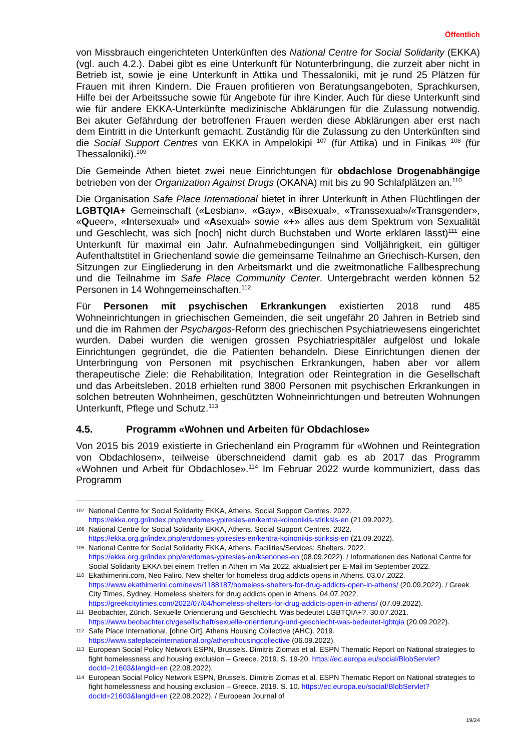Öffentlich
von Missbrauch eingerichteten Unterkünften des National Centre for Social Solidarity (EKKA) (vgl. auch 4.2.). Dabei gibt es eine Unterkunft für Notunterbringung, die zurzeit aber nicht in Betrieb ist, sowie je eine Unterkunft in Attika und Thessaloniki, mit je rund 25 Plätzen für Frauen mit ihren Kindern. Die Frauen profitieren von Beratungsangeboten, Sprachkursen, Hilfe bei der Arbeitssuche sowie für Angebote für ihre Kinder. Auch für diese Unterkunft sind wie für andere EKKA-Unterkünfte medizinische Abklärungen für die Zulassung notwendig. Bei akuter Gefährdung der betroffenen Frauen werden diese Abklärungen aber erst nach dem Eintritt in die Unterkunft gemacht. Zuständig für die Zulassung zu den Unterkünften sind die Social Support Centres von EKKA in Ampelokipi <sup>107</sup> (für Attika) und in Finikas <sup>108</sup> (für Thessaloniki).<sup>109</sup>
Die Gemeinde Athen bietet zwei neue Einrichtungen für obdachlose Drogenabhängige betrieben von der Organization Against Drugs (OKANA) mit bis zu 90 Schlafplätzen an.<sup>110</sup>
Die Organisation Safe Place International bietet in ihrer Unterkunft in Athen Flüchtlingen der LGBTQIA+ Gemeinschaft («Lesbian», «Gay», «Bisexual», «Transsexual»/«Transgender», «Queer», «Intersexual» und «Asexual» sowie «+» alles aus dem Spektrum von Sexualität und Geschlecht, was sich [noch] nicht durch Buchstaben und Worte erklären lässt)<sup>111</sup> eine Unterkunft für maximal ein Jahr. Aufnahmebedingungen sind Volljährigkeit, ein gültiger Aufenthaltstitel in Griechenland sowie die gemeinsame Teilnahme an Griechisch-Kursen, den Sitzungen zur Eingliederung in den Arbeitsmarkt und die zweitmonatliche Fallbesprechung und die Teilnahme im Safe Place Community Center. Untergebracht werden können 52 Personen in 14 Wohngemeinschaften.<sup>112</sup>
Für Personen mit psychischen Erkrankungen existierten 2018 rund 485 Wohneinrichtungen in griechischen Gemeinden, die seit ungefähr 20 Jahren in Betrieb sind und die im Rahmen der Psychargos-Reform des griechischen Psychiatriewesens eingerichtet wurden. Dabei wurden die wenigen grossen Psychiatriespitäler aufgelöst und lokale Einrichtungen gegründet, die die Patienten behandeln. Diese Einrichtungen dienen der Unterbringung von Personen mit psychischen Erkrankungen, haben aber vor allem therapeutische Ziele: die Rehabilitation, Integration oder Reintegration in die Gesellschaft und das Arbeitsleben. 2018 erhielten rund 3800 Personen mit psychischen Erkrankungen in solchen betreuten Wohnheimen, geschützten Wohneinrichtungen und betreuten Wohnungen Unterkunft, Pflege und Schutz.<sup>113</sup>
4.5. Programm «Wohnen und Arbeiten für Obdachlose»
Von 2015 bis 2019 existierte in Griechenland ein Programm für «Wohnen und Reintegration von Obdachlosen», teilweise überschneidend damit gab es ab 2017 das Programm «Wohnen und Arbeit für Obdachlose».<sup>114</sup> Im Februar 2022 wurde kommuniziert, dass das Programm
107
National Centre for Social Solidarity EKKA, Athens. Social Support Centres. 2022. https://ekka.org.gr/index.php/en/domes-ypiresies-en/kentra-koinonikis-stiriksis-en (21.09.2022).
108
National Centre for Social Solidarity EKKA, Athens. Social Support Centres. 2022. https://ekka.org.gr/index.php/en/domes-ypiresies-en/kentra-koinonikis-stiriksis-en (21.09.2022).
109
National Centre for Social Solidarity EKKA, Athens. Facilities/Services: Shelters. 2022. https://ekka.org.gr/index.php/en/domes-ypiresies-en/ksenones-en (08.09.2022). / Informationen des National Centre for Social Solidarity EKKA bei einem Treffen in Athen im Mai 2022, aktualisiert per E-Mail im September 2022.
110
Ekathimerini.com, Neo Faliro. New shelter for homeless drug addicts opens in Athens. 03.07.2022. https://www.ekathimerini.com/news/1188187/homeless-shelters-for-drug-addicts-open-in-athens/ (20.09.2022). / Greek City Times, Sydney. Homeless shelters for drug addicts open in Athens. 04.07.2022. https://greekcitytimes.com/2022/07/04/homeless-shelters-for-drug-addicts-open-in-athens/ (07.09.2022).
111
Beobachter, Zürich. Sexuelle Orientierung und Geschlecht. Was bedeutet LGBTQIA+?. 30.07.2021. https://www.beobachter.ch/gesellschaft/sexuelle-orientierung-und-geschlecht-was-bedeutet-lgbtqia (20.09.2022).
112
Safe Place International, [ohne Ort]. Athens Housing Collective (AHC). 2019. https://www.safeplaceinternational.org/athenshousingcollective (06.09.2022).
113
European Social Policy Network ESPN, Brussels. Dimitris Ziomas et al. ESPN Thematic Report on National strategies to fight homelessness and housing exclusion – Greece. 2019. S. 19-20. https://ec.europa.eu/social/BlobServlet?docId=21603&langId=en (22.08.2022).
114
European Social Policy Network ESPN, Brussels. Dimitris Ziomas et al. ESPN Thematic Report on National strategies to fight homelessness and housing exclusion – Greece. 2019. S. 10. https://ec.europa.eu/social/BlobServlet?docId=21603&langId=en (22.08.2022). / European Journal of
19/24